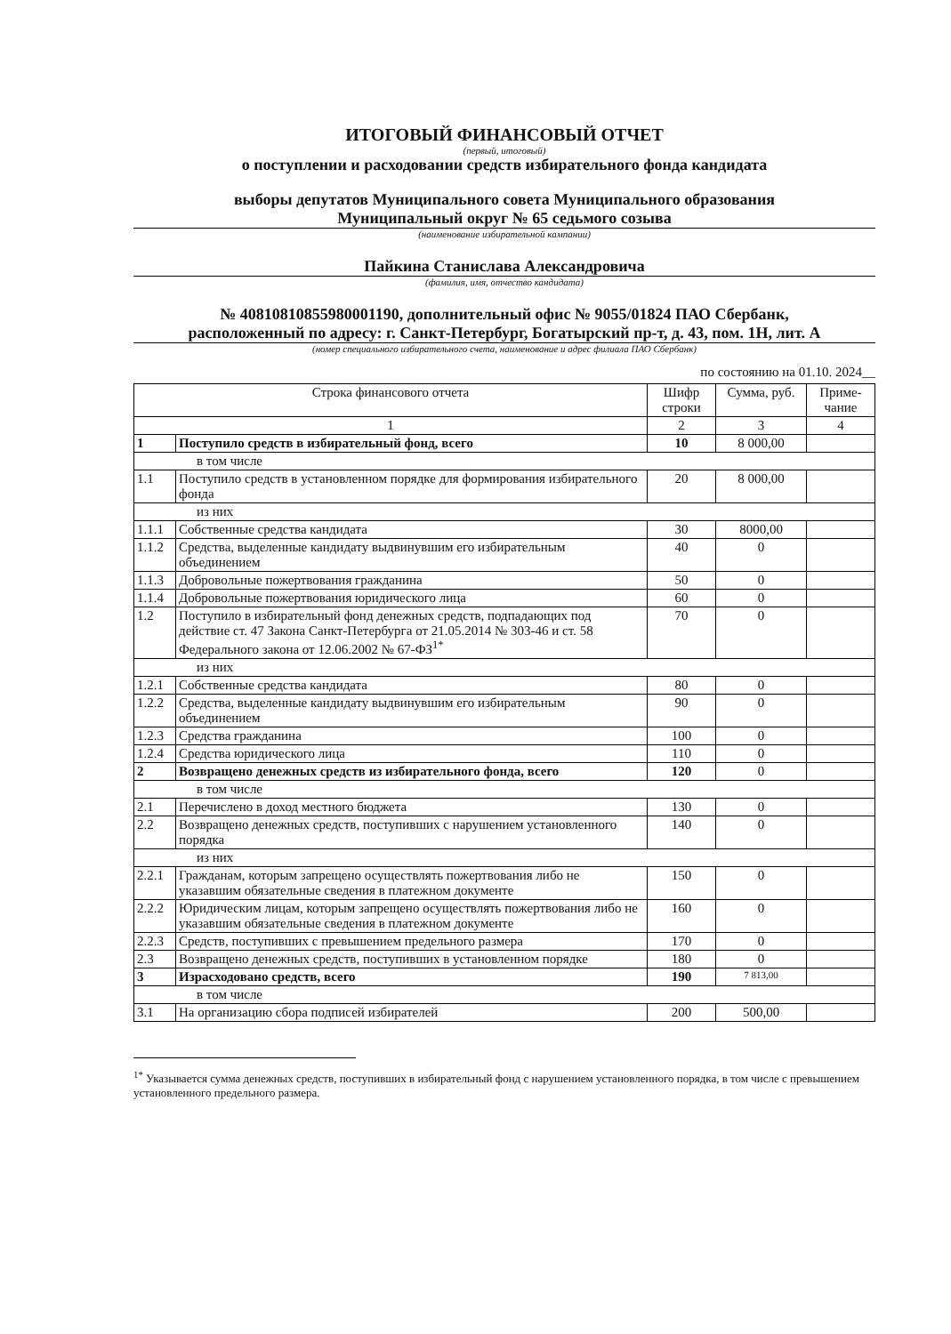ИТОГОВЫЙ ФИНАНСОВЫЙ ОТЧЕТ
(первый, итоговый)
о поступлении и расходовании средств избирательного фонда кандидата
выборы депутатов Муниципального совета Муниципального образования
Муниципальный округ № 65 седьмого созыва
(наименование избирательной кампании)
Пайкина Станислава Александровича
(фамилия, имя, отчество кандидата)
№ 40810810855980001190, дополнительный офис № 9055/01824 ПАО Сбербанк,
расположенный по адресу: г. Санкт-Петербург, Богатырский пр-т, д. 43, пом. 1Н, лит. А
(номер специального избирательного счета, наименование и адрес филиала ПАО Сбербанк)
по состоянию на 01.10. 2024__
| Строка финансового отчета | | Шифр строки | Сумма, руб. | Приме-чание |
| --- | --- | --- | --- | --- |
| 1 | | 2 | 3 | 4 |
| 1 | Поступило средств в избирательный фонд, всего | 10 | 8 000,00 | |
| в том числе | | | | |
| 1.1 | Поступило средств в установленном порядке для формирования избирательного фонда | 20 | 8 000,00 | |
| из них | | | | |
| 1.1.1 | Собственные средства кандидата | 30 | 8000,00 | |
| 1.1.2 | Средства, выделенные кандидату выдвинувшим его избирательным объединением | 40 | 0 | |
| 1.1.3 | Добровольные пожертвования гражданина | 50 | 0 | |
| 1.1.4 | Добровольные пожертвования юридического лица | 60 | 0 | |
| 1.2 | Поступило в избирательный фонд денежных средств, подпадающих под действие ст. 47 Закона Санкт-Петербурга от 21.05.2014 № 303-46 и ст. 58 Федерального закона от 12.06.2002 № 67-ФЗ<sup>1*</sup> | 70 | 0 | |
| из них | | | | |
| 1.2.1 | Собственные средства кандидата | 80 | 0 | |
| 1.2.2 | Средства, выделенные кандидату выдвинувшим его избирательным объединением | 90 | 0 | |
| 1.2.3 | Средства гражданина | 100 | 0 | |
| 1.2.4 | Средства юридического лица | 110 | 0 | |
| 2 | Возвращено денежных средств из избирательного фонда, всего | 120 | 0 | |
| в том числе | | | | |
| 2.1 | Перечислено в доход местного бюджета | 130 | 0 | |
| 2.2 | Возвращено денежных средств, поступивших с нарушением установленного порядка | 140 | 0 | |
| из них | | | | |
| 2.2.1 | Гражданам, которым запрещено осуществлять пожертвования либо не указавшим обязательные сведения в платежном документе | 150 | 0 | |
| 2.2.2 | Юридическим лицам, которым запрещено осуществлять пожертвования либо не указавшим обязательные сведения в платежном документе | 160 | 0 | |
| 2.2.3 | Средств, поступивших с превышением предельного размера | 170 | 0 | |
| 2.3 | Возвращено денежных средств, поступивших в установленном порядке | 180 | 0 | |
| 3 | Израсходовано средств, всего | 190 | 7 813,00 | |
| в том числе | | | | |
| 3.1 | На организацию сбора подписей избирателей | 200 | 500,00 | |
<sup>1*</sup> Указывается сумма денежных средств, поступивших в избирательный фонд с нарушением установленного порядка, в том числе с превышением установленного предельного размера.